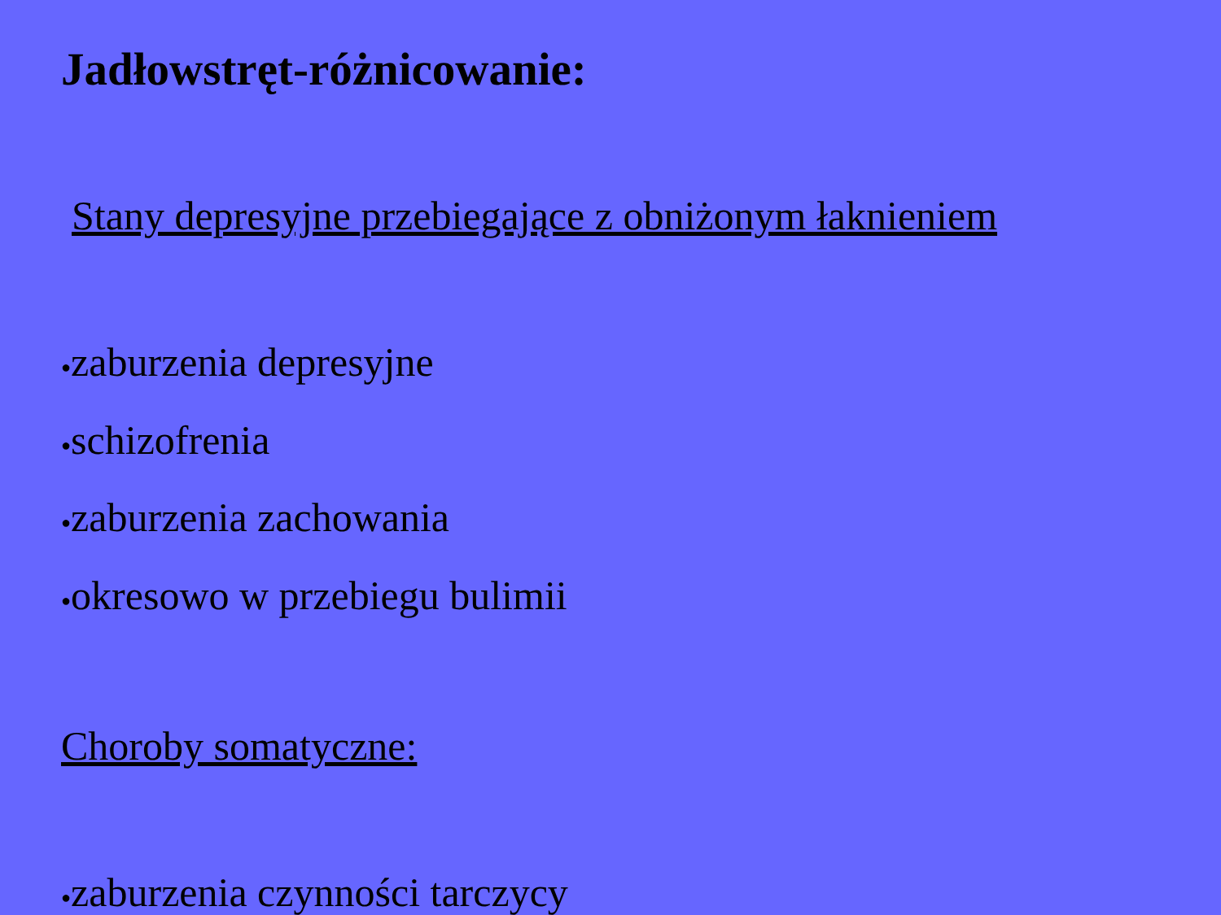Jadłowstręt-różnicowanie:
Stany depresyjne przebiegające z obniżonym łaknieniem
●zaburzenia depresyjne
●schizofrenia
●zaburzenia zachowania
●okresowo w przebiegu bulimii
Choroby somatyczne:
●zaburzenia czynności tarczycy